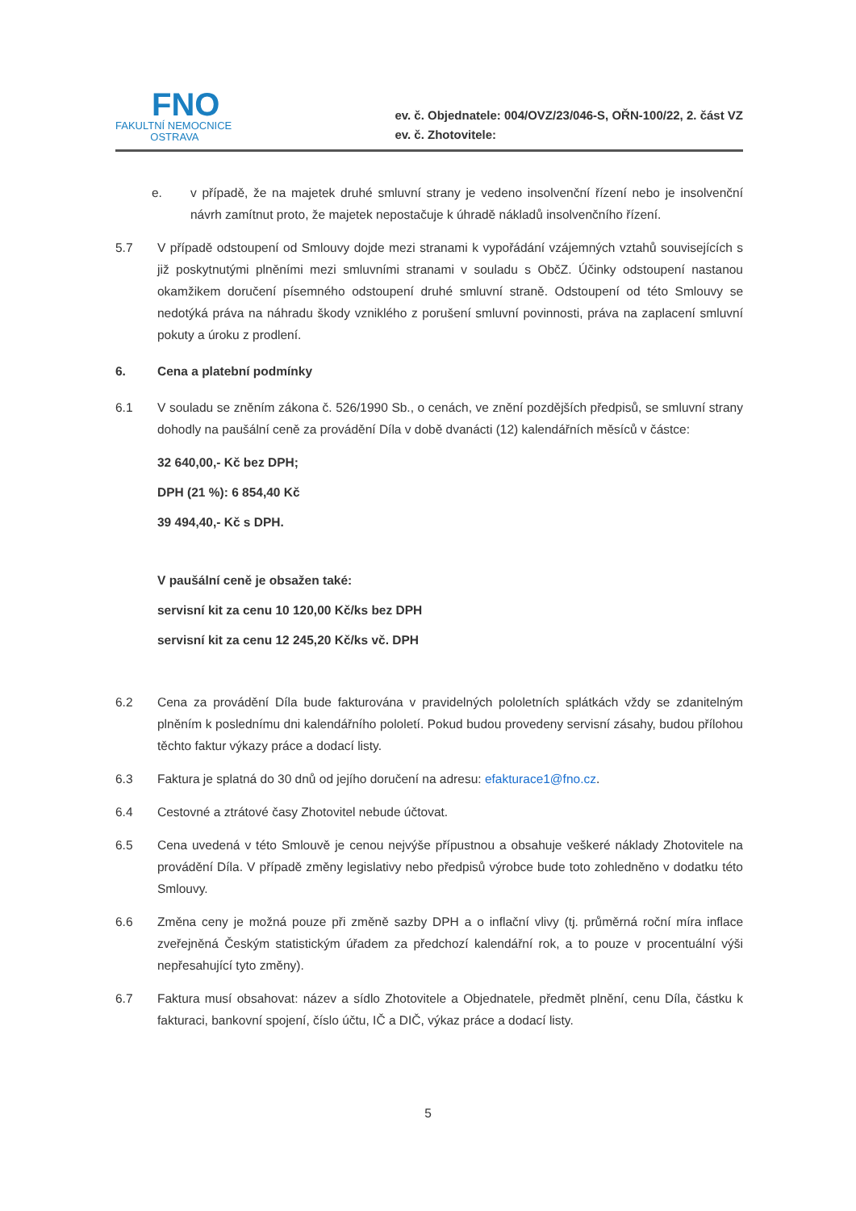FNO
FAKULTNÍ NEMOCNICE
OSTRAVA
ev. č. Objednatele: 004/OVZ/23/046-S, OŘN-100/22, 2. část VZ
ev. č. Zhotovitele:
e. v případě, že na majetek druhé smluvní strany je vedeno insolvenční řízení nebo je insolvenční návrh zamítnut proto, že majetek nepostačuje k úhradě nákladů insolvenčního řízení.
5.7 V případě odstoupení od Smlouvy dojde mezi stranami k vypořádání vzájemných vztahů souvisejících s již poskytnutými plněními mezi smluvními stranami v souladu s ObčZ. Účinky odstoupení nastanou okamžikem doručení písemného odstoupení druhé smluvní straně. Odstoupení od této Smlouvy se nedotýká práva na náhradu škody vzniklého z porušení smluvní povinnosti, práva na zaplacení smluvní pokuty a úroku z prodlení.
6. Cena a platební podmínky
6.1 V souladu se zněním zákona č. 526/1990 Sb., o cenách, ve znění pozdějších předpisů, se smluvní strany dohodly na paušální ceně za provádění Díla v době dvanácti (12) kalendářních měsíců v částce:
32 640,00,- Kč bez DPH;
DPH (21 %): 6 854,40 Kč
39 494,40,- Kč s DPH.
V paušální ceně je obsažen také:
servisní kit za cenu 10 120,00 Kč/ks bez DPH
servisní kit za cenu 12 245,20 Kč/ks vč. DPH
6.2 Cena za provádění Díla bude fakturována v pravidelných pololetních splátkách vždy se zdanitelným plněním k poslednímu dni kalendářního pololetí. Pokud budou provedeny servisní zásahy, budou přílohou těchto faktur výkazy práce a dodací listy.
6.3 Faktura je splatná do 30 dnů od jejího doručení na adresu: efakturace1@fno.cz.
6.4 Cestovné a ztrátové časy Zhotovitel nebude účtovat.
6.5 Cena uvedená v této Smlouvě je cenou nejvýše přípustnou a obsahuje veškeré náklady Zhotovitele na provádění Díla. V případě změny legislativy nebo předpisů výrobce bude toto zohledněno v dodatku této Smlouvy.
6.6 Změna ceny je možná pouze při změně sazby DPH a o inflační vlivy (tj. průměrná roční míra inflace zveřejněná Českým statistickým úřadem za předchozí kalendářní rok, a to pouze v procentuální výši nepřesahující tyto změny).
6.7 Faktura musí obsahovat: název a sídlo Zhotovitele a Objednatele, předmět plnění, cenu Díla, částku k fakturaci, bankovní spojení, číslo účtu, IČ a DIČ, výkaz práce a dodací listy.
5